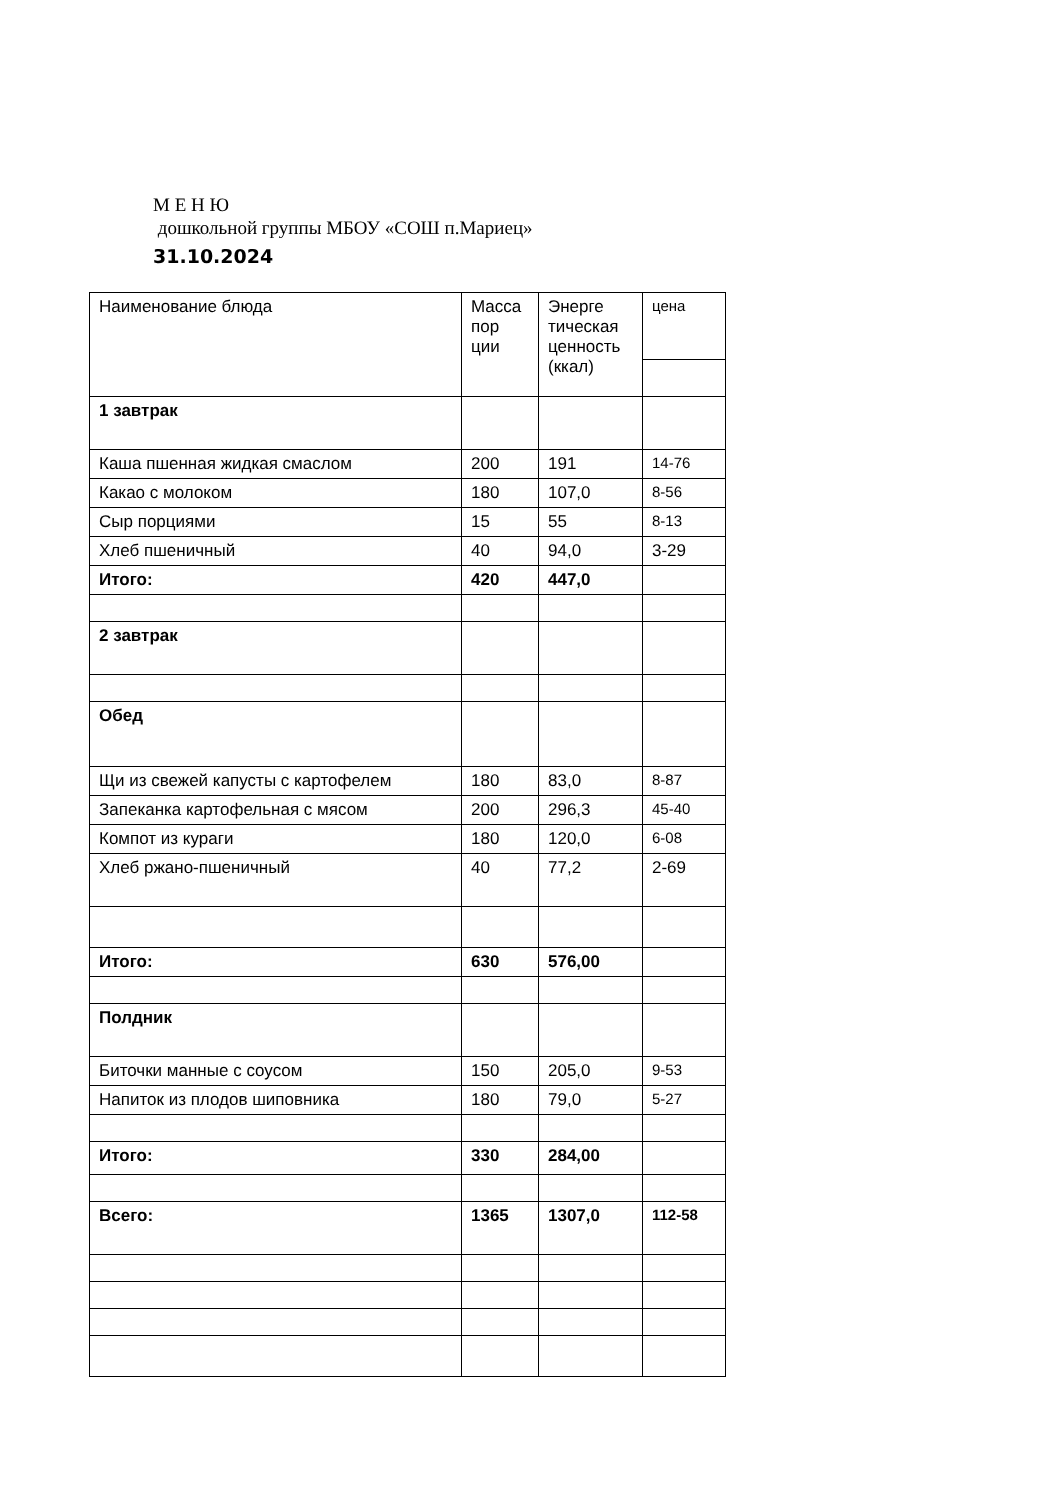М Е Н Ю
дошкольной группы МБОУ «СОШ п.Мариец»
31.10.2024
| Наименование блюда | Масса пор ции | Энерге тическая ценность (ккал) | цена |
| 1 завтрак | | | |
| Каша пшенная жидкая смаслом | 200 | 191 | 14-76 |
| Какао с молоком | 180 | 107,0 | 8-56 |
| Сыр порциями | 15 | 55 | 8-13 |
| Хлеб пшеничный | 40 | 94,0 | 3-29 |
| Итого: | 420 | 447,0 | |
| 2 завтрак | | | |
| Обед | | | |
| Щи из свежей капусты с картофелем | 180 | 83,0 | 8-87 |
| Запеканка картофельная с мясом | 200 | 296,3 | 45-40 |
| Компот из кураги | 180 | 120,0 | 6-08 |
| Хлеб ржано-пшеничный | 40 | 77,2 | 2-69 |
| Итого: | 630 | 576,00 | |
| Полдник | | | |
| Биточки манные с соусом | 150 | 205,0 | 9-53 |
| Напиток из плодов шиповника | 180 | 79,0 | 5-27 |
| Итого: | 330 | 284,00 | |
| Всего: | 1365 | 1307,0 | 112-58 |